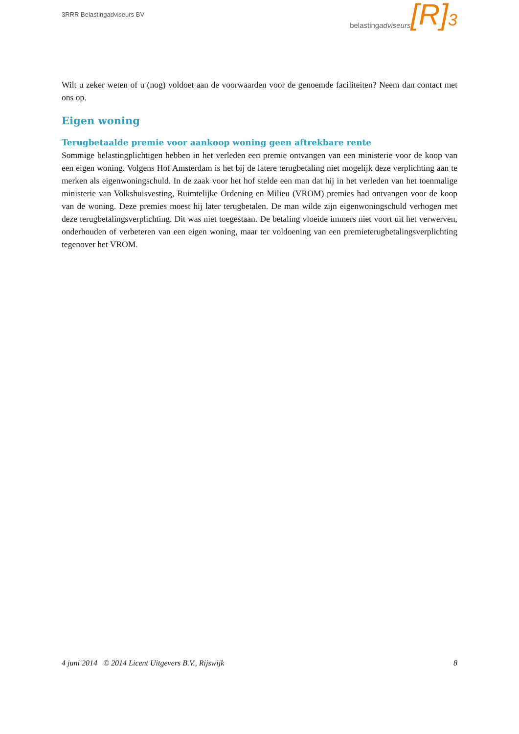3RRR Belastingadviseurs BV
belastingadviseurs [R]<sup>3</sup>
Wilt u zeker weten of u (nog) voldoet aan de voorwaarden voor de genoemde faciliteiten? Neem dan contact met ons op.
Eigen woning
Terugbetaalde premie voor aankoop woning geen aftrekbare rente
Sommige belastingplichtigen hebben in het verleden een premie ontvangen van een ministerie voor de koop van een eigen woning. Volgens Hof Amsterdam is het bij de latere terugbetaling niet mogelijk deze verplichting aan te merken als eigenwoningschuld. In de zaak voor het hof stelde een man dat hij in het verleden van het toenmalige ministerie van Volkshuisvesting, Ruimtelijke Ordening en Milieu (VROM) premies had ontvangen voor de koop van de woning. Deze premies moest hij later terugbetalen. De man wilde zijn eigenwoningschuld verhogen met deze terugbetalingsverplichting. Dit was niet toegestaan. De betaling vloeide immers niet voort uit het verwerven, onderhouden of verbeteren van een eigen woning, maar ter voldoening van een premieterugbetalingsverplichting tegenover het VROM.
4 juni 2014 © 2014 Licent Uitgevers B.V., Rijswijk 8